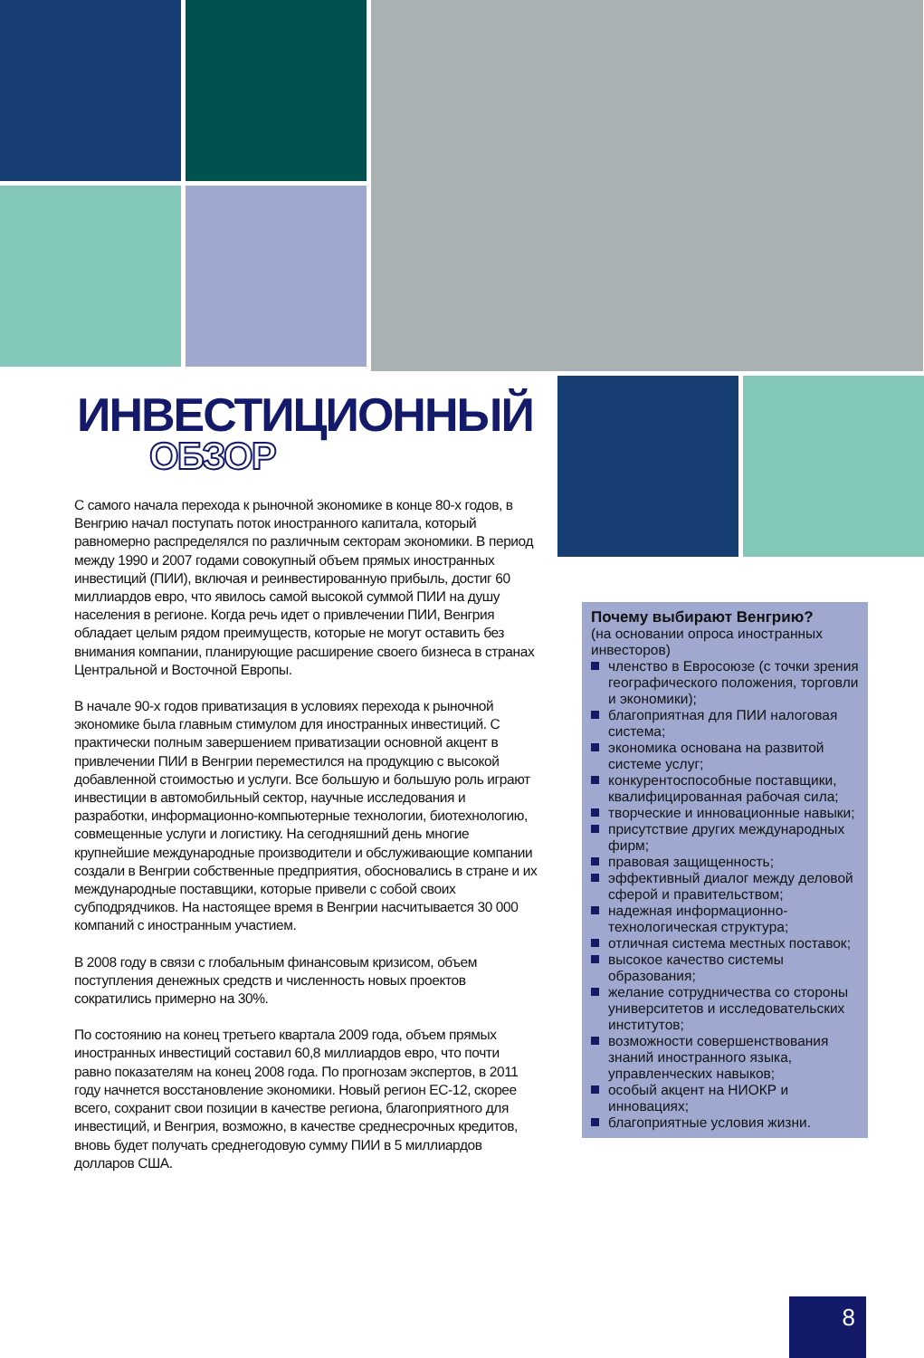ИНВЕСТИЦИОННЫЙ
ОБЗОР
С самого начала перехода к рыночной экономике в конце 80-х годов, в Венгрию начал поступать поток иностранного капитала, который равномерно распределялся по различным секторам экономики. В период между 1990 и 2007 годами совокупный объем прямых иностранных инвестиций (ПИИ), включая и реинвестированную прибыль, достиг 60 миллиардов евро, что явилось самой высокой суммой ПИИ на душу населения в регионе. Когда речь идет о привлечении ПИИ, Венгрия обладает целым рядом преимуществ, которые не могут оставить без внимания компании, планирующие расширение своего бизнеса в странах Центральной и Восточной Европы.
В начале 90-х годов приватизация в условиях перехода к рыночной экономике была главным стимулом для иностранных инвестиций. С практически полным завершением приватизации основной акцент в привлечении ПИИ в Венгрии переместился на продукцию с высокой добавленной стоимостью и услуги. Все большую и большую роль играют инвестиции в автомобильный сектор, научные исследования и разработки, информационно-компьютерные технологии, биотехнологию, совмещенные услуги и логистику. На сегодняшний день многие крупнейшие международные производители и обслуживающие компании создали в Венгрии собственные предприятия, обосновались в стране и их международные поставщики, которые привели с собой своих субподрядчиков. На настоящее время в Венгрии насчитывается 30 000 компаний с иностранным участием.
В 2008 году в связи с глобальным финансовым кризисом, объем поступления денежных средств и численность новых проектов сократились примерно на 30%.
По состоянию на конец третьего квартала 2009 года, объем прямых иностранных инвестиций составил 60,8 миллиардов евро, что почти равно показателям на конец 2008 года. По прогнозам экспертов, в 2011 году начнется восстановление экономики. Новый регион ЕС-12, скорее всего, сохранит свои позиции в качестве региона, благоприятного для инвестиций, и Венгрия, возможно, в качестве среднесрочных кредитов, вновь будет получать среднегодовую сумму ПИИ в 5 миллиардов долларов США.
Почему выбирают Венгрию?
(на основании опроса иностранных инвесторов)
членство в Евросоюзе (с точки зрения географического положения, торговли и экономики);
благоприятная для ПИИ налоговая система;
экономика основана на развитой системе услуг;
конкурентоспособные поставщики, квалифицированная рабочая сила;
творческие и инновационные навыки;
присутствие других международных фирм;
правовая защищенность;
эффективный диалог между деловой сферой и правительством;
надежная информационно-технологическая структура;
отличная система местных поставок;
высокое качество системы образования;
желание сотрудничества со стороны университетов и исследовательских институтов;
возможности совершенствования знаний иностранного языка, управленческих навыков;
особый акцент на НИОКР и инновациях;
благоприятные условия жизни.
8